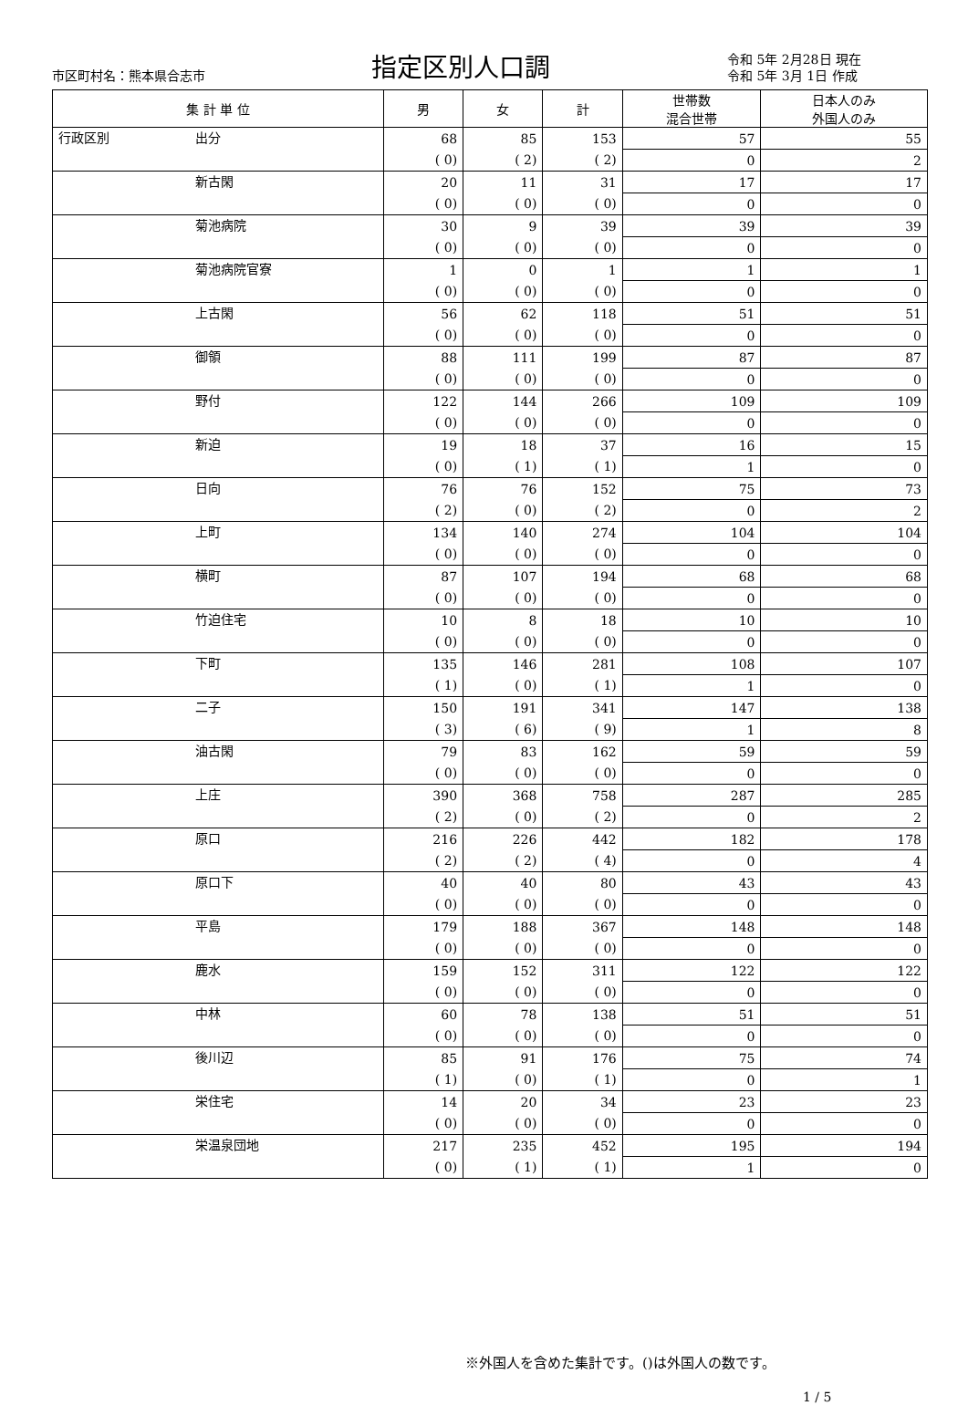市区町村名：熊本県合志市
指定区別人口調
令和 5年 2月28日 現在
令和 5年 3月 1日 作成
| 集 計 単 位 | | 男 | 女 | 計 | 世帯数 混合世帯 | 日本人のみ 外国人のみ |
| --- | --- | --- | --- | --- | --- | --- |
| 行政区別 | 出分 | 68 | 85 | 153 | 57 | 55 |
| | | ( 0) | ( 2) | ( 2) | 0 | 2 |
| | 新古閑 | 20 | 11 | 31 | 17 | 17 |
| | | ( 0) | ( 0) | ( 0) | 0 | 0 |
| | 菊池病院 | 30 | 9 | 39 | 39 | 39 |
| | | ( 0) | ( 0) | ( 0) | 0 | 0 |
| | 菊池病院官寮 | 1 | 0 | 1 | 1 | 1 |
| | | ( 0) | ( 0) | ( 0) | 0 | 0 |
| | 上古閑 | 56 | 62 | 118 | 51 | 51 |
| | | ( 0) | ( 0) | ( 0) | 0 | 0 |
| | 御領 | 88 | 111 | 199 | 87 | 87 |
| | | ( 0) | ( 0) | ( 0) | 0 | 0 |
| | 野付 | 122 | 144 | 266 | 109 | 109 |
| | | ( 0) | ( 0) | ( 0) | 0 | 0 |
| | 新迫 | 19 | 18 | 37 | 16 | 15 |
| | | ( 0) | ( 1) | ( 1) | 1 | 0 |
| | 日向 | 76 | 76 | 152 | 75 | 73 |
| | | ( 2) | ( 0) | ( 2) | 0 | 2 |
| | 上町 | 134 | 140 | 274 | 104 | 104 |
| | | ( 0) | ( 0) | ( 0) | 0 | 0 |
| | 横町 | 87 | 107 | 194 | 68 | 68 |
| | | ( 0) | ( 0) | ( 0) | 0 | 0 |
| | 竹迫住宅 | 10 | 8 | 18 | 10 | 10 |
| | | ( 0) | ( 0) | ( 0) | 0 | 0 |
| | 下町 | 135 | 146 | 281 | 108 | 107 |
| | | ( 1) | ( 0) | ( 1) | 1 | 0 |
| | 二子 | 150 | 191 | 341 | 147 | 138 |
| | | ( 3) | ( 6) | ( 9) | 1 | 8 |
| | 油古閑 | 79 | 83 | 162 | 59 | 59 |
| | | ( 0) | ( 0) | ( 0) | 0 | 0 |
| | 上庄 | 390 | 368 | 758 | 287 | 285 |
| | | ( 2) | ( 0) | ( 2) | 0 | 2 |
| | 原口 | 216 | 226 | 442 | 182 | 178 |
| | | ( 2) | ( 2) | ( 4) | 0 | 4 |
| | 原口下 | 40 | 40 | 80 | 43 | 43 |
| | | ( 0) | ( 0) | ( 0) | 0 | 0 |
| | 平島 | 179 | 188 | 367 | 148 | 148 |
| | | ( 0) | ( 0) | ( 0) | 0 | 0 |
| | 鹿水 | 159 | 152 | 311 | 122 | 122 |
| | | ( 0) | ( 0) | ( 0) | 0 | 0 |
| | 中林 | 60 | 78 | 138 | 51 | 51 |
| | | ( 0) | ( 0) | ( 0) | 0 | 0 |
| | 後川辺 | 85 | 91 | 176 | 75 | 74 |
| | | ( 1) | ( 0) | ( 1) | 0 | 1 |
| | 栄住宅 | 14 | 20 | 34 | 23 | 23 |
| | | ( 0) | ( 0) | ( 0) | 0 | 0 |
| | 栄温泉団地 | 217 | 235 | 452 | 195 | 194 |
| | | ( 0) | ( 1) | ( 1) | 1 | 0 |
※外国人を含めた集計です。()は外国人の数です。
1 / 5